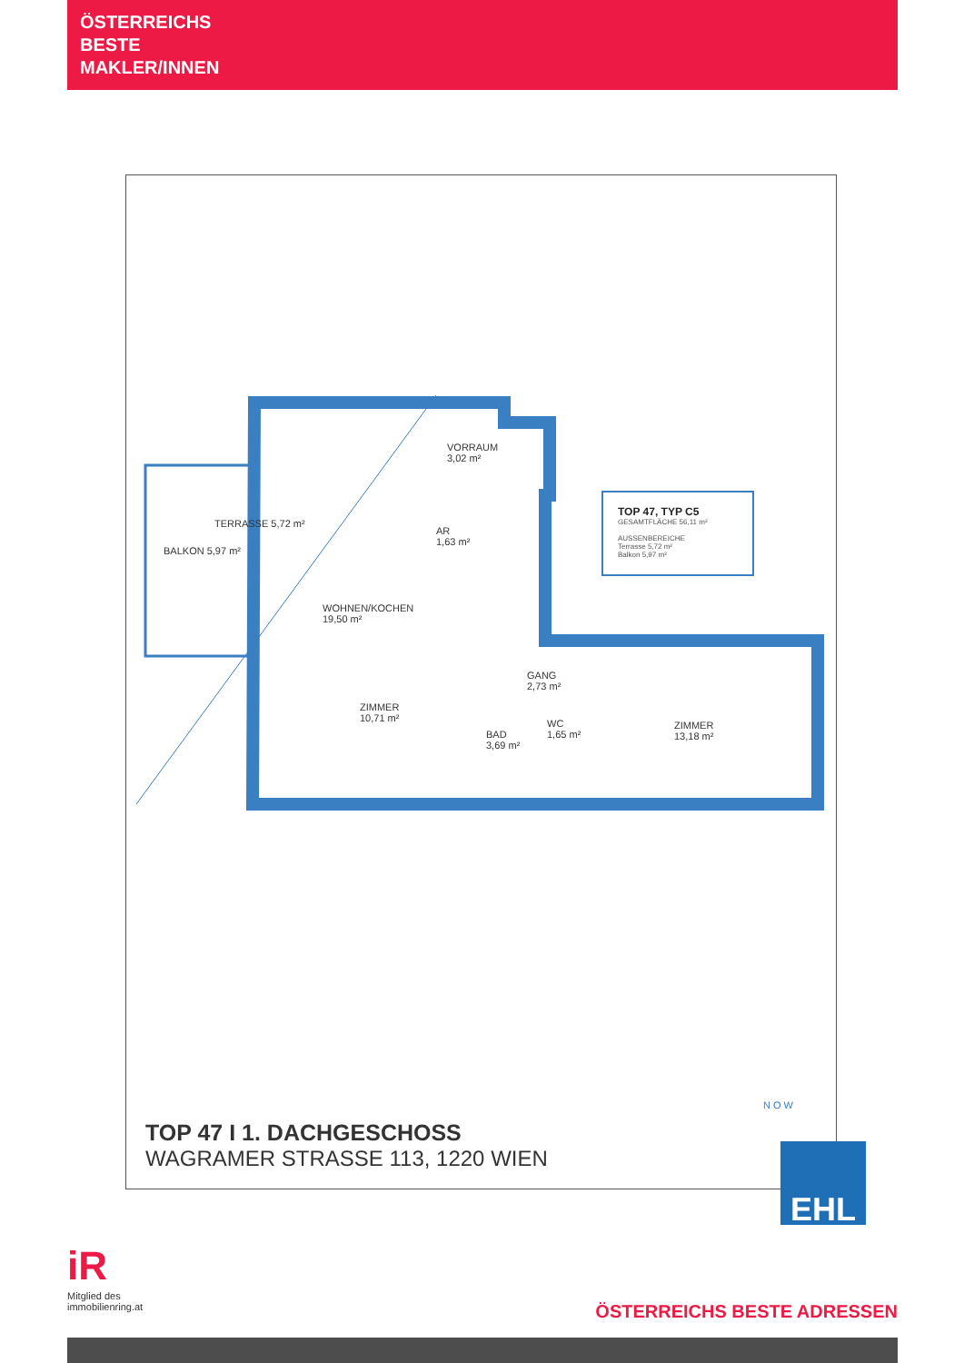ÖSTERREICHS
BESTE
MAKLER/INNEN
VORRAUM
3,02 m²
AR
1,63 m²
WOHNEN/KOCHEN
19,50 m²
ZIMMER
10,71 m²
GANG
2,73 m²
BAD
3,69 m²
WC
1,65 m²
ZIMMER
13,18 m²
BALKON 5,97 m²
TERRASSE 5,72 m²
TOP 47, TYP C5
GESAMTFLÄCHE 56,11 m²
AUSSENBEREICHE
Terrasse 5,72 m²
Balkon 5,97 m²
TOP 47 I 1. DACHGESCHOSS
WAGRAMER STRASSE 113, 1220 WIEN
N O W
EHL
iR
Mitglied des
immobilienring.at
ÖSTERREICHS BESTE ADRESSEN